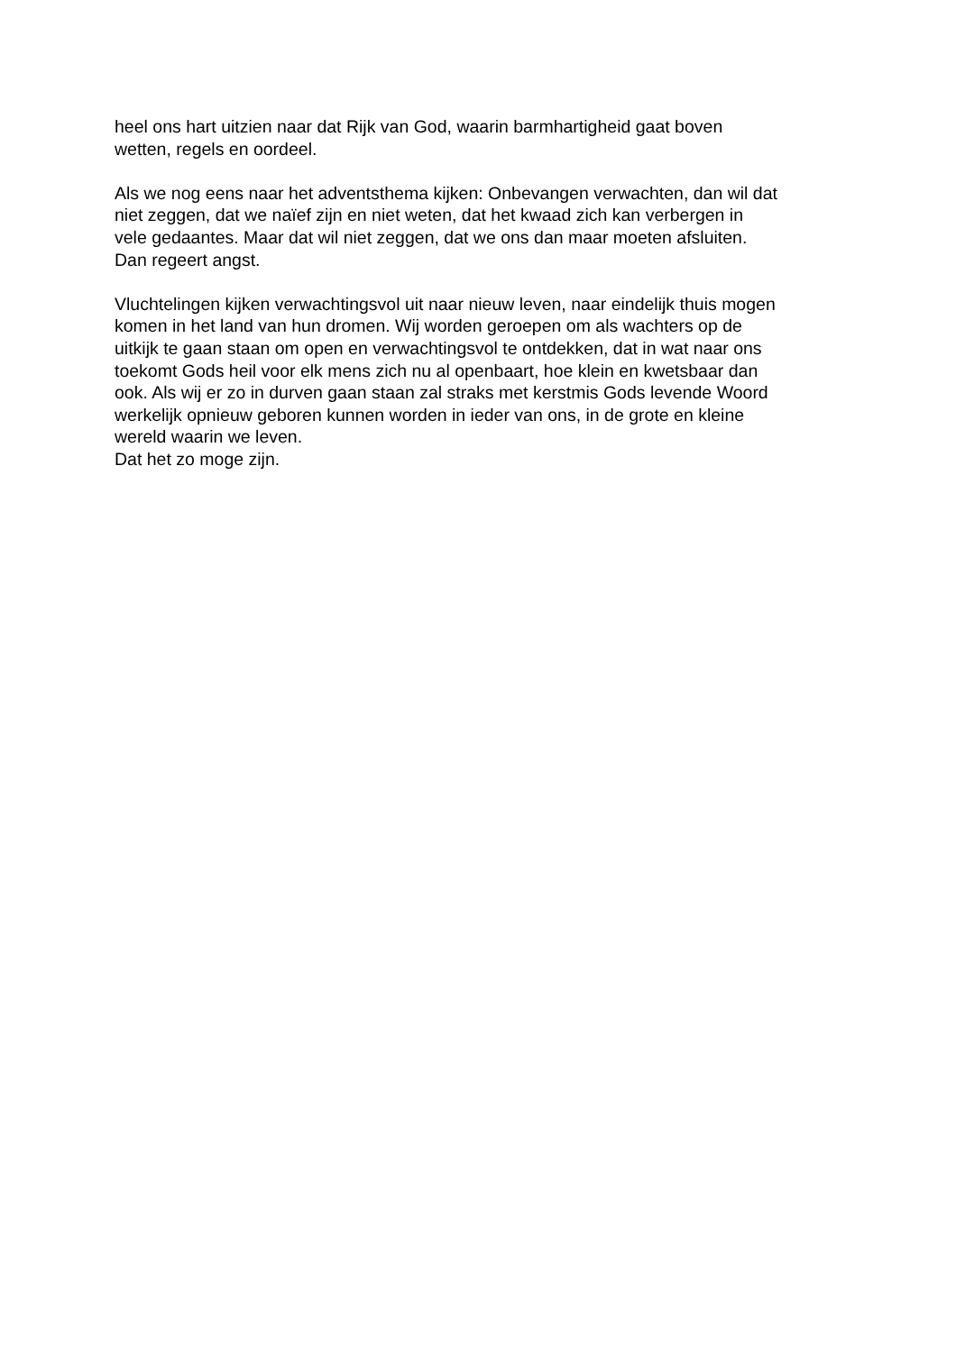heel ons hart uitzien naar dat Rijk van God, waarin barmhartigheid gaat boven
wetten, regels en oordeel.
Als we nog eens naar het adventsthema kijken: Onbevangen verwachten, dan wil dat
niet zeggen, dat we naïef zijn en niet weten, dat het kwaad zich kan verbergen in
vele gedaantes. Maar dat wil niet zeggen, dat we ons dan maar moeten afsluiten.
Dan regeert angst.
Vluchtelingen kijken verwachtingsvol uit naar nieuw leven, naar eindelijk thuis mogen
komen in het land van hun dromen. Wij worden geroepen om als wachters op de
uitkijk te gaan staan om open en verwachtingsvol te ontdekken, dat in wat naar ons
toekomt Gods heil voor elk mens zich nu al openbaart, hoe klein en kwetsbaar dan
ook. Als wij er zo in durven gaan staan zal straks met kerstmis Gods levende Woord
werkelijk opnieuw geboren kunnen worden in ieder van ons, in de grote en kleine
wereld waarin we leven.
Dat het zo moge zijn.